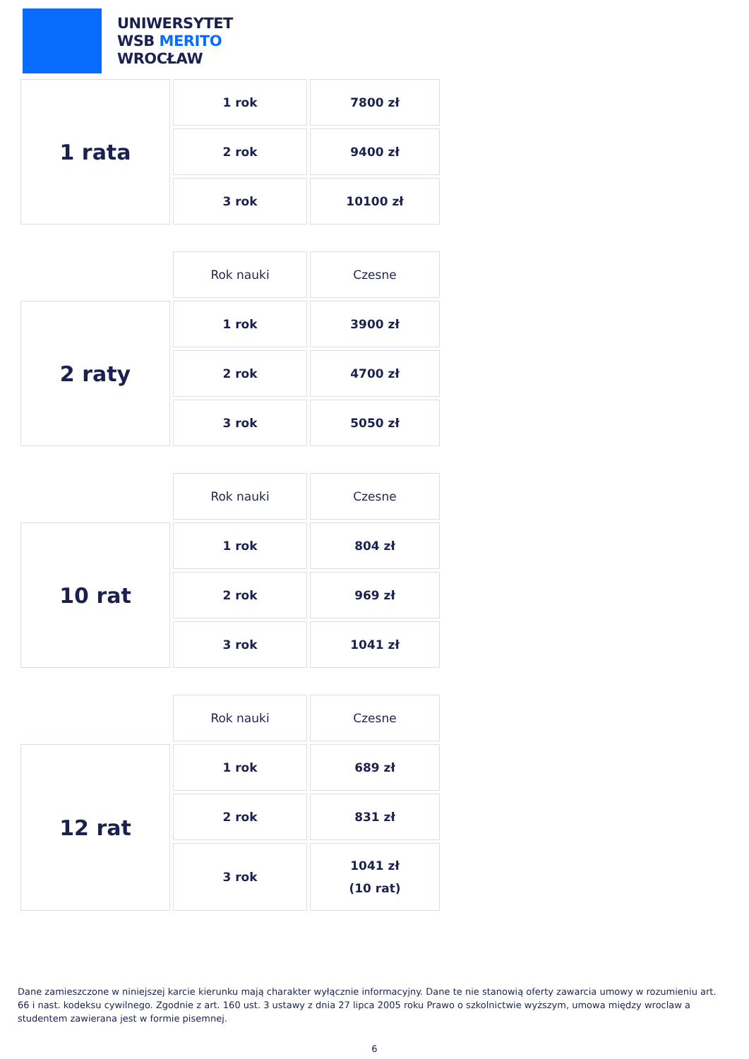UNIWERSYTET
WSB MERITO
WROCŁAW
| 1 rata | 1 rok | 7800 zł |
| | 2 rok | 9400 zł |
| | 3 rok | 10100 zł |
| | Rok nauki | Czesne |
| 2 raty | 1 rok | 3900 zł |
| | 2 rok | 4700 zł |
| | 3 rok | 5050 zł |
| | Rok nauki | Czesne |
| 10 rat | 1 rok | 804 zł |
| | 2 rok | 969 zł |
| | 3 rok | 1041 zł |
| | Rok nauki | Czesne |
| 12 rat | 1 rok | 689 zł |
| | 2 rok | 831 zł |
| | 3 rok | 1041 zł (10 rat) |
Dane zamieszczone w niniejszej karcie kierunku mają charakter wyłącznie informacyjny. Dane te nie stanowią oferty zawarcia umowy w rozumieniu art. 66 i nast. kodeksu cywilnego. Zgodnie z art. 160 ust. 3 ustawy z dnia 27 lipca 2005 roku Prawo o szkolnictwie wyższym, umowa między wroclaw a studentem zawierana jest w formie pisemnej.
6